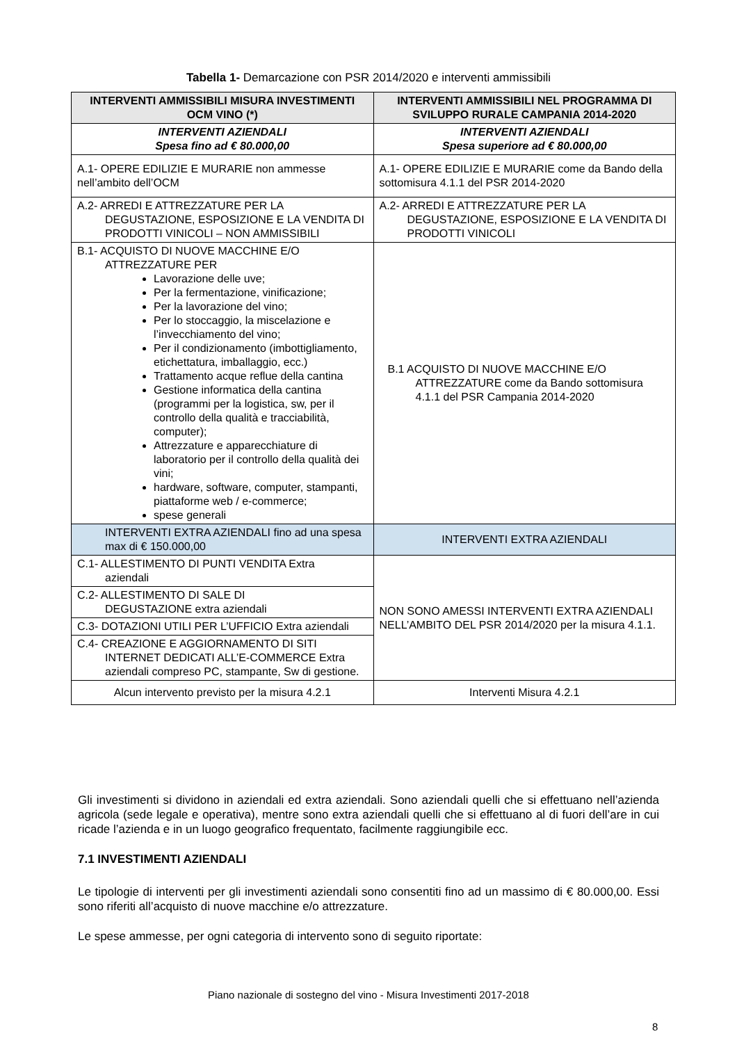Tabella 1- Demarcazione con PSR 2014/2020 e interventi ammissibili
| INTERVENTI AMMISSIBILI MISURA INVESTIMENTI OCM VINO (*) | INTERVENTI AMMISSIBILI NEL PROGRAMMA DI SVILUPPO RURALE CAMPANIA 2014-2020 |
| --- | --- |
| INTERVENTI AZIENDALI Spesa fino ad € 80.000,00 | INTERVENTI AZIENDALI Spesa superiore ad € 80.000,00 |
| A.1- OPERE EDILIZIE E MURARIE non ammesse nell’ambito dell’OCM | A.1- OPERE EDILIZIE E MURARIE come da Bando della sottomisura 4.1.1 del PSR 2014-2020 |
| A.2- ARREDI E ATTREZZATURE PER LA DEGUSTAZIONE, ESPOSIZIONE E LA VENDITA DI PRODOTTI VINICOLI – NON AMMISSIBILI | A.2- ARREDI E ATTREZZATURE PER LA DEGUSTAZIONE, ESPOSIZIONE E LA VENDITA DI PRODOTTI VINICOLI |
| B.1- ACQUISTO DI NUOVE MACCHINE E/O ATTREZZATURE PER Lavorazione delle uve; Per la fermentazione, vinificazione; Per la lavorazione del vino; Per lo stoccaggio, la miscelazione e l’invecchiamento del vino; Per il condizionamento (imbottigliamento, etichettatura, imballaggio, ecc.) Trattamento acque reflue della cantina Gestione informatica della cantina (programmi per la logistica, sw, per il controllo della qualità e tracciabilità, computer); Attrezzature e apparecchiature di laboratorio per il controllo della qualità dei vini; hardware, software, computer, stampanti, piattaforme web / e-commerce; spese generali | B.1 ACQUISTO DI NUOVE MACCHINE E/O ATTREZZATURE come da Bando sottomisura 4.1.1 del PSR Campania 2014-2020 |
| INTERVENTI EXTRA AZIENDALI fino ad una spesa max di € 150.000,00 | INTERVENTI EXTRA AZIENDALI |
| C.1- ALLESTIMENTO DI PUNTI VENDITA Extra aziendali | NON SONO AMESSI INTERVENTI EXTRA AZIENDALI NELL’AMBITO DEL PSR 2014/2020 per la misura 4.1.1. |
| C.2- ALLESTIMENTO DI SALE DI DEGUSTAZIONE extra aziendali | |
| C.3- DOTAZIONI UTILI PER L’UFFICIO Extra aziendali | |
| C.4- CREAZIONE E AGGIORNAMENTO DI SITI INTERNET DEDICATI ALL’E-COMMERCE Extra aziendali compreso PC, stampante, Sw di gestione. | |
| Alcun intervento previsto per la misura 4.2.1 | Interventi Misura 4.2.1 |
Gli investimenti si dividono in aziendali ed extra aziendali. Sono aziendali quelli che si effettuano nell’azienda agricola (sede legale e operativa), mentre sono extra aziendali quelli che si effettuano al di fuori dell’are in cui ricade l’azienda e in un luogo geografico frequentato, facilmente raggiungibile ecc.
7.1 INVESTIMENTI AZIENDALI
Le tipologie di interventi per gli investimenti aziendali sono consentiti fino ad un massimo di € 80.000,00. Essi sono riferiti all’acquisto di nuove macchine e/o attrezzature.
Le spese ammesse, per ogni categoria di intervento sono di seguito riportate:
Piano nazionale di sostegno del vino - Misura Investimenti 2017-2018
8